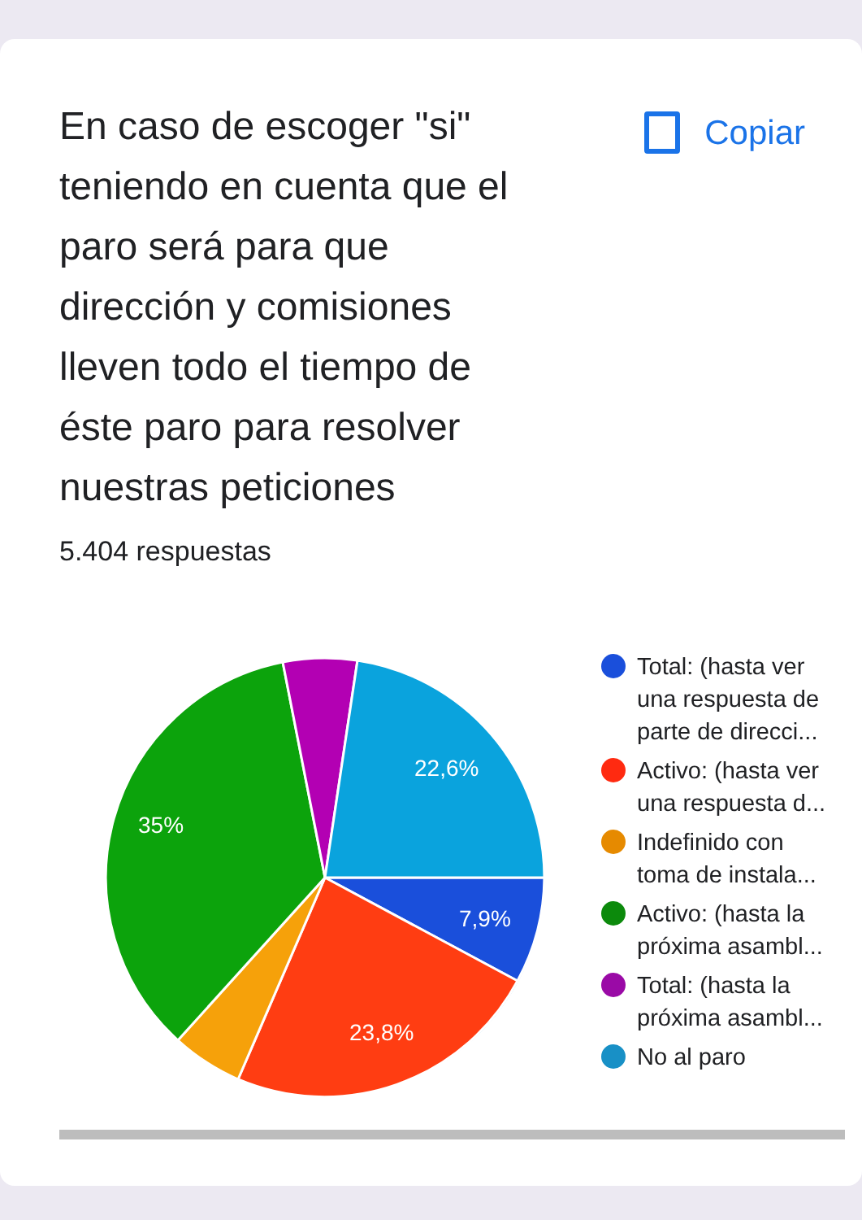En caso de escoger "si" teniendo en cuenta que el paro será para que dirección y comisiones lleven todo el tiempo de éste paro para resolver nuestras peticiones
Copiar
5.404 respuestas
22,6%
7,9%
23,8%
35%
Total: (hasta ver una respuesta de parte de direcci...
Activo: (hasta ver una respuesta d...
Indefinido con toma de instala...
Activo: (hasta la próxima asambl...
Total: (hasta la próxima asambl...
No al paro